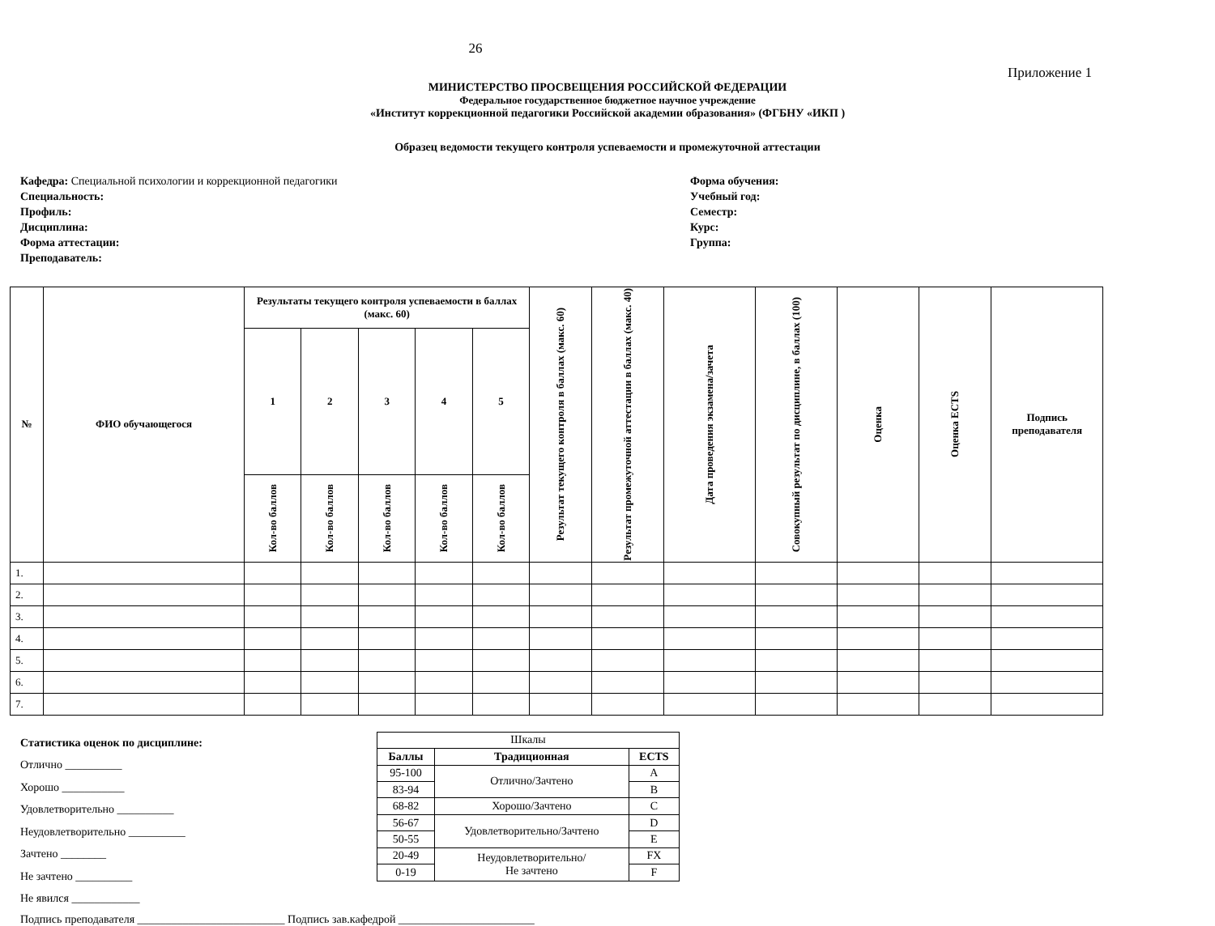26
Приложение 1
МИНИСТЕРСТВО ПРОСВЕЩЕНИЯ РОССИЙСКОЙ ФЕДЕРАЦИИ
Федеральное государственное бюджетное научное учреждение
«Институт коррекционной педагогики Российской академии образования» (ФГБНУ «ИКП )
Образец ведомости текущего контроля успеваемости и промежуточной аттестации
Кафедра: Специальной психологии и коррекционной педагогики
Специальность:
Профиль:
Дисциплина:
Форма аттестации:
Преподаватель:
Форма обучения:
Учебный год:
Семестр:
Курс:
Группа:
| № | ФИО обучающегося | Результаты текущего контроля успеваемости в баллах (макс. 60) | | | | | Результат текущего контроля в баллах (макс. 60) | Результат промежуточной аттестации в баллах (макс. 40) | Дата проведения экзамена/зачета | Совокупный результат по дисциплине, в баллах (100) | Оценка | Оценка ECTS | Подпись преподавателя |
| --- | --- | --- | --- | --- | --- | --- | --- | --- | --- | --- | --- | --- | --- |
| | | 1 | 2 | 3 | 4 | 5 | | | | | | | |
| | | Кол-во баллов | Кол-во баллов | Кол-во баллов | Кол-во баллов | Кол-во баллов | | | | | | | |
| 1. | | | | | | | | | | | | | |
| 2. | | | | | | | | | | | | | |
| 3. | | | | | | | | | | | | | |
| 4. | | | | | | | | | | | | | |
| 5. | | | | | | | | | | | | | |
| 6. | | | | | | | | | | | | | |
| 7. | | | | | | | | | | | | | |
Статистика оценок по дисциплине:
Отлично __________
Хорошо ___________
Удовлетворительно __________
Неудовлетворительно __________
Зачтено ________
Не зачтено __________
Не явился ____________
| Шкалы | | |
| Баллы | Традиционная | ECTS |
| 95-100 | Отлично/Зачтено | A |
| 83-94 | | B |
| 68-82 | Хорошо/Зачтено | C |
| 56-67 | Удовлетворительно/Зачтено | D |
| 50-55 | | E |
| 20-49 | Неудовлетворительно/ Не зачтено | FX |
| 0-19 | | F |
Подпись преподавателя __________________________ Подпись зав.кафедрой ________________________